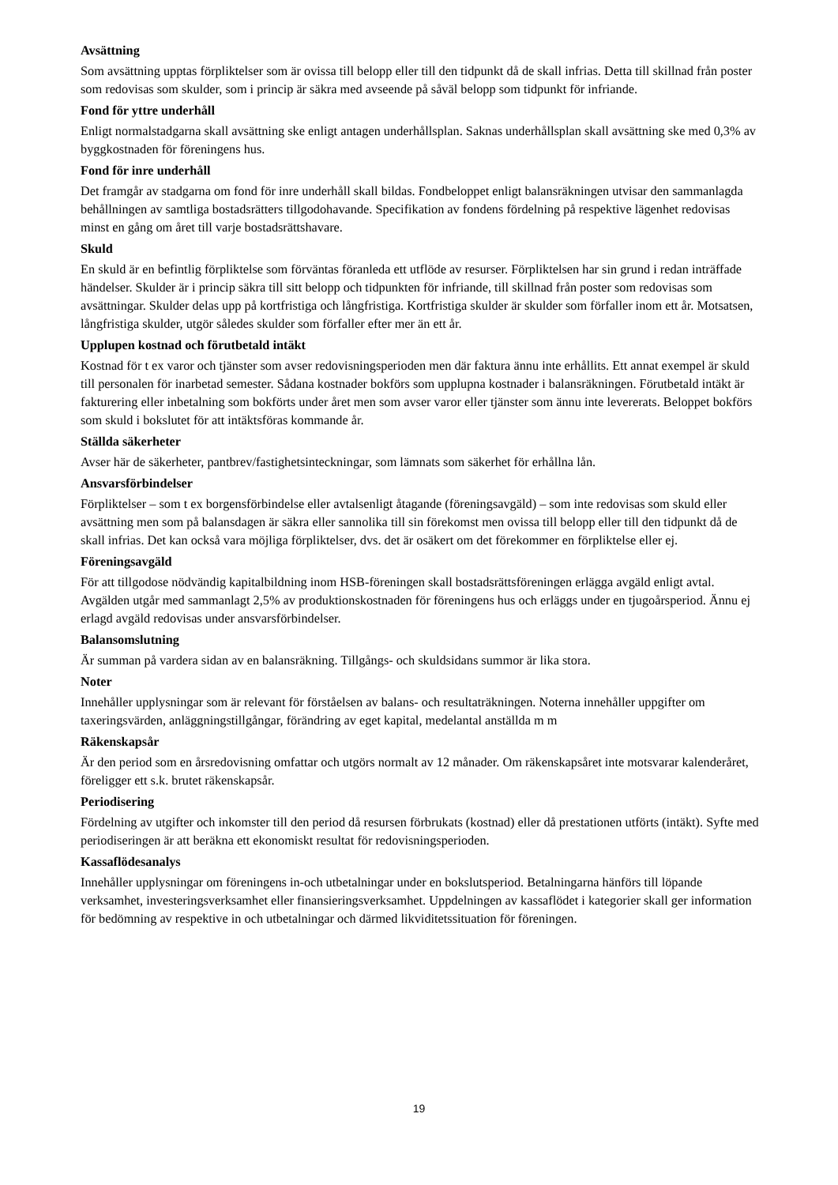Avsättning
Som avsättning upptas förpliktelser som är ovissa till belopp eller till den tidpunkt då de skall infrias. Detta till skillnad från poster som redovisas som skulder, som i princip är säkra med avseende på såväl belopp som tidpunkt för infriande.
Fond för yttre underhåll
Enligt normalstadgarna skall avsättning ske enligt antagen underhållsplan. Saknas underhållsplan skall avsättning ske med 0,3% av byggkostnaden för föreningens hus.
Fond för inre underhåll
Det framgår av stadgarna om fond för inre underhåll skall bildas. Fondbeloppet enligt balansräkningen utvisar den sammanlagda behållningen av samtliga bostadsrätters tillgodohavande. Specifikation av fondens fördelning på respektive lägenhet redovisas minst en gång om året till varje bostadsrättshavare.
Skuld
En skuld är en befintlig förpliktelse som förväntas föranleda ett utflöde av resurser. Förpliktelsen har sin grund i redan inträffade händelser. Skulder är i princip säkra till sitt belopp och tidpunkten för infriande, till skillnad från poster som redovisas som avsättningar. Skulder delas upp på kortfristiga och långfristiga. Kortfristiga skulder är skulder som förfaller inom ett år. Motsatsen, långfristiga skulder, utgör således skulder som förfaller efter mer än ett år.
Upplupen kostnad och förutbetald intäkt
Kostnad för t ex varor och tjänster som avser redovisningsperioden men där faktura ännu inte erhållits. Ett annat exempel är skuld till personalen för inarbetad semester. Sådana kostnader bokförs som upplupna kostnader i balansräkningen. Förutbetald intäkt är fakturering eller inbetalning som bokförts under året men som avser varor eller tjänster som ännu inte levererats. Beloppet bokförs som skuld i bokslutet för att intäktsföras kommande år.
Ställda säkerheter
Avser här de säkerheter, pantbrev/fastighetsinteckningar, som lämnats som säkerhet för erhållna lån.
Ansvarsförbindelser
Förpliktelser – som t ex borgensförbindelse eller avtalsenligt åtagande (föreningsavgäld) – som inte redovisas som skuld eller avsättning men som på balansdagen är säkra eller sannolika till sin förekomst men ovissa till belopp eller till den tidpunkt då de skall infrias. Det kan också vara möjliga förpliktelser, dvs. det är osäkert om det förekommer en förpliktelse eller ej.
Föreningsavgäld
För att tillgodose nödvändig kapitalbildning inom HSB-föreningen skall bostadsrättsföreningen erlägga avgäld enligt avtal. Avgälden utgår med sammanlagt 2,5% av produktionskostnaden för föreningens hus och erläggs under en tjugoårsperiod. Ännu ej erlagd avgäld redovisas under ansvarsförbindelser.
Balansomslutning
Är summan på vardera sidan av en balansräkning. Tillgångs- och skuldsidans summor är lika stora.
Noter
Innehåller upplysningar som är relevant för förståelsen av balans- och resultaträkningen. Noterna innehåller uppgifter om taxeringsvärden, anläggningstillgångar, förändring av eget kapital, medelantal anställda m m
Räkenskapsår
Är den period som en årsredovisning omfattar och utgörs normalt av 12 månader. Om räkenskapsåret inte motsvarar kalenderåret, föreligger ett s.k. brutet räkenskapsår.
Periodisering
Fördelning av utgifter och inkomster till den period då resursen förbrukats (kostnad) eller då prestationen utförts (intäkt). Syfte med periodiseringen är att beräkna ett ekonomiskt resultat för redovisningsperioden.
Kassaflödesanalys
Innehåller upplysningar om föreningens in-och utbetalningar under en bokslutsperiod. Betalningarna hänförs till löpande verksamhet, investeringsverksamhet eller finansieringsverksamhet. Uppdelningen av kassaflödet i kategorier skall ger information för bedömning av respektive in och utbetalningar och därmed likviditetssituation för föreningen.
19